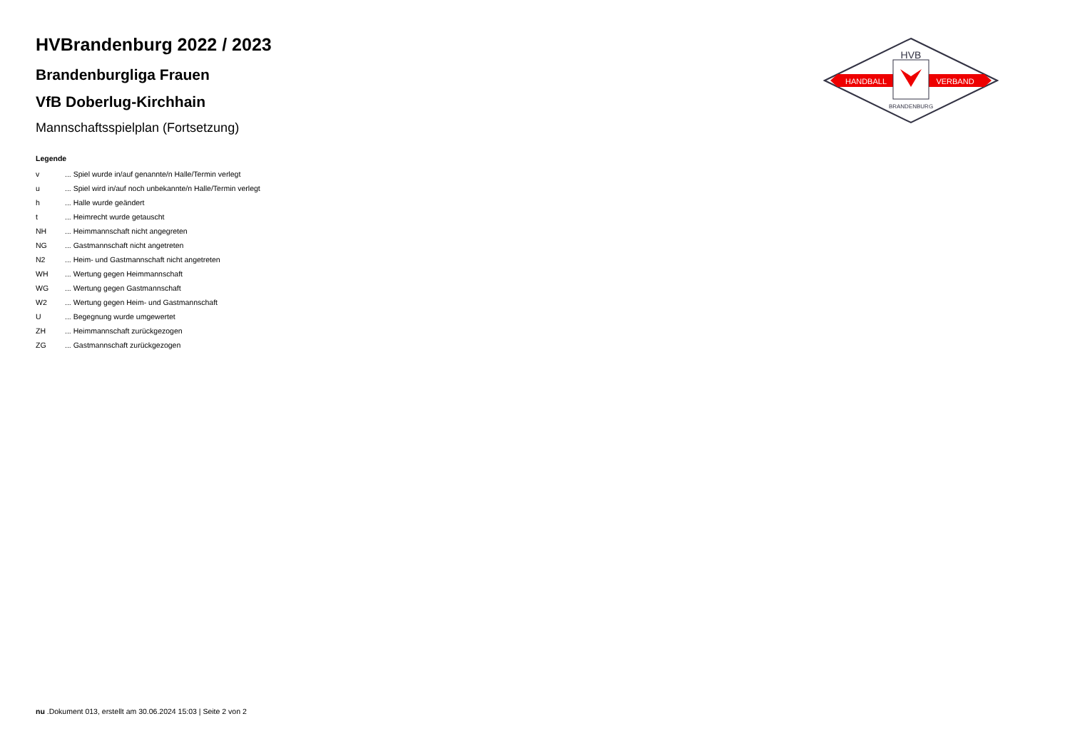HVBrandenburg 2022 / 2023
Brandenburgliga Frauen
VfB Doberlug-Kirchhain
Mannschaftsspielplan (Fortsetzung)
HVB
HANDBALL
VERBAND
BRANDENBURG
Legende
| v | ... Spiel wurde in/auf genannte/n Halle/Termin verlegt |
| u | ... Spiel wird in/auf noch unbekannte/n Halle/Termin verlegt |
| h | ... Halle wurde geändert |
| t | ... Heimrecht wurde getauscht |
| NH | ... Heimmannschaft nicht angegreten |
| NG | ... Gastmannschaft nicht angetreten |
| N2 | ... Heim- und Gastmannschaft nicht angetreten |
| WH | ... Wertung gegen Heimmannschaft |
| WG | ... Wertung gegen Gastmannschaft |
| W2 | ... Wertung gegen Heim- und Gastmannschaft |
| U | ... Begegnung wurde umgewertet |
| ZH | ... Heimmannschaft zurückgezogen |
| ZG | ... Gastmannschaft zurückgezogen |
nu .Dokument 013, erstellt am 30.06.2024 15:03 | Seite 2 von 2